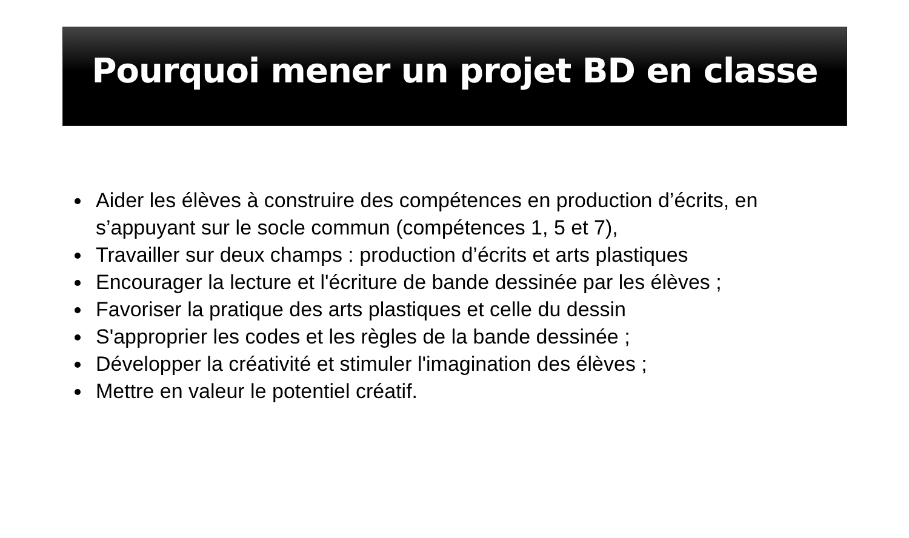Pourquoi mener un projet BD en classe
Aider les élèves à construire des compétences en production d’écrits, en s’appuyant sur le socle commun (compétences 1, 5 et 7),
Travailler sur deux champs : production d’écrits et arts plastiques
Encourager la lecture et l'écriture de bande dessinée par les élèves ;
Favoriser la pratique des arts plastiques et celle du dessin
S'approprier les codes et les règles de la bande dessinée ;
Développer la créativité et stimuler l'imagination des élèves ;
Mettre en valeur le potentiel créatif.